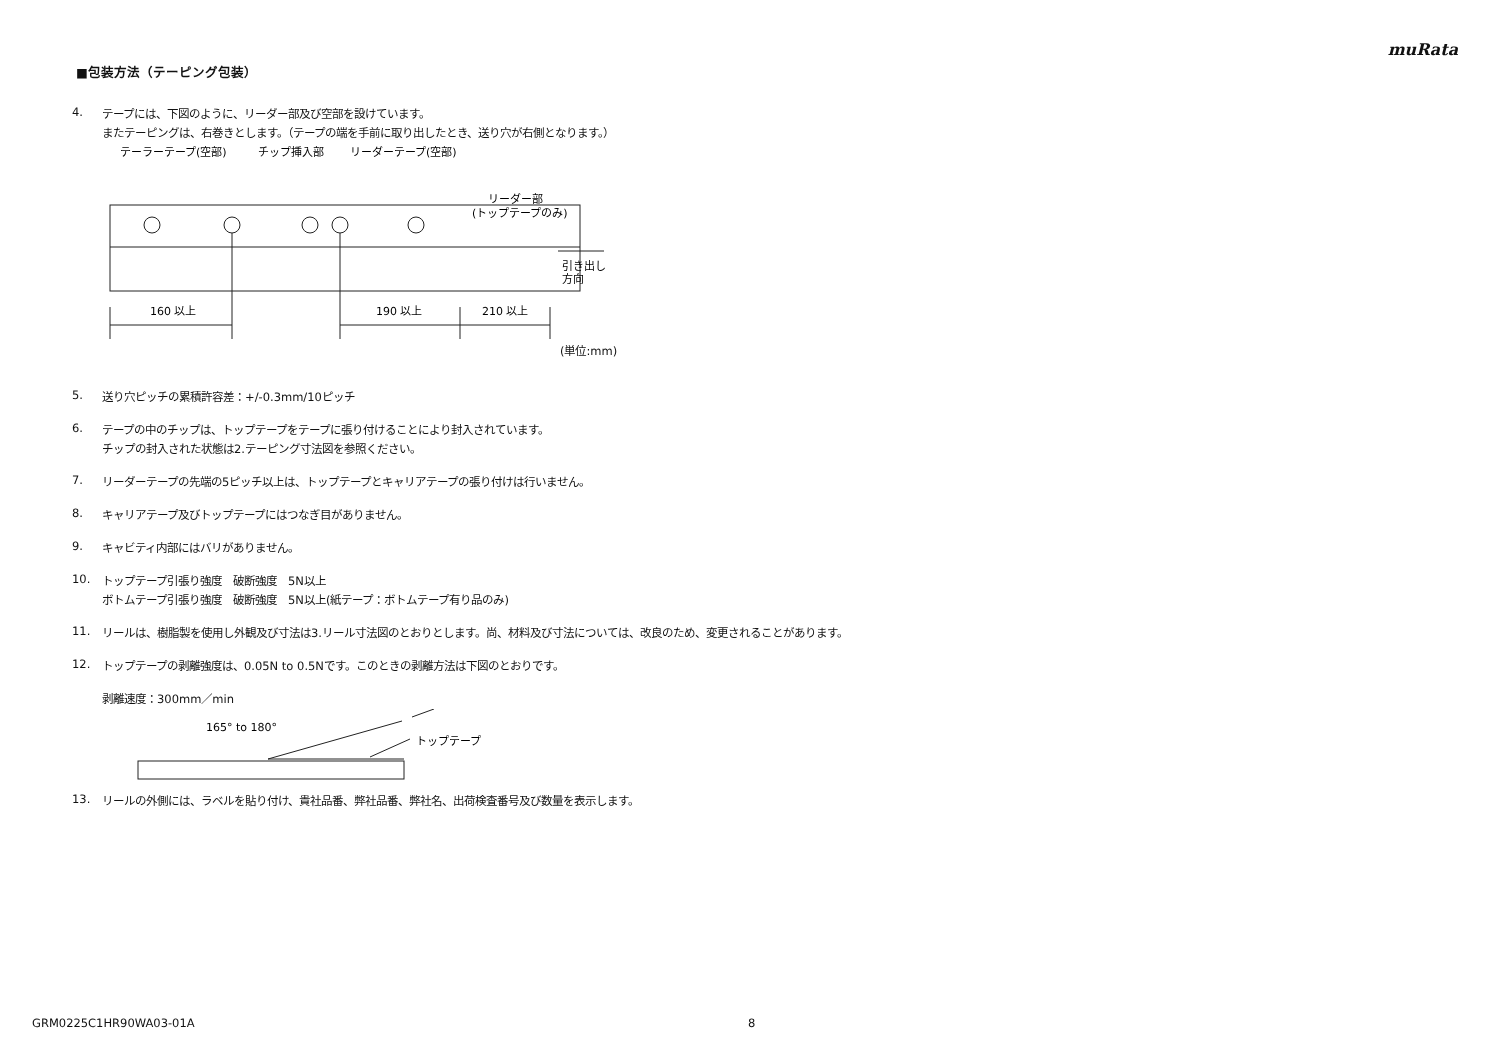muRata
■包装方法（テーピング包装）
4.
テープには、下図のように、リーダー部及び空部を設けています。
またテーピングは、右巻きとします。（テープの端を手前に取り出したとき、送り穴が右側となります。）
テーラーテープ(空部)
チップ挿入部
リーダーテープ(空部)
リーダー部
(トップテープのみ)
160 以上
190 以上
210 以上
引き出し
方向
(単位:mm)
5.
送り穴ピッチの累積許容差：+/-0.3mm/10ピッチ
6.
テープの中のチップは、トップテープをテープに張り付けることにより封入されています。
チップの封入された状態は2.テーピング寸法図を参照ください。
7.
リーダーテープの先端の5ピッチ以上は、トップテープとキャリアテープの張り付けは行いません。
8.
キャリアテープ及びトップテープにはつなぎ目がありません。
9.
キャビティ内部にはバリがありません。
10.
トップテープ引張り強度　破断強度　5N以上
ボトムテープ引張り強度　破断強度　5N以上(紙テープ：ボトムテープ有り品のみ)
11.
リールは、樹脂製を使用し外観及び寸法は3.リール寸法図のとおりとします。尚、材料及び寸法については、改良のため、変更されることがあります。
12.
トップテープの剥離強度は、0.05N to 0.5Nです。このときの剥離方法は下図のとおりです。
剥離速度：300mm／min
165° to 180°
トップテープ
13.
リールの外側には、ラベルを貼り付け、貴社品番、弊社品番、弊社名、出荷検査番号及び数量を表示します。
GRM0225C1HR90WA03-01A 8